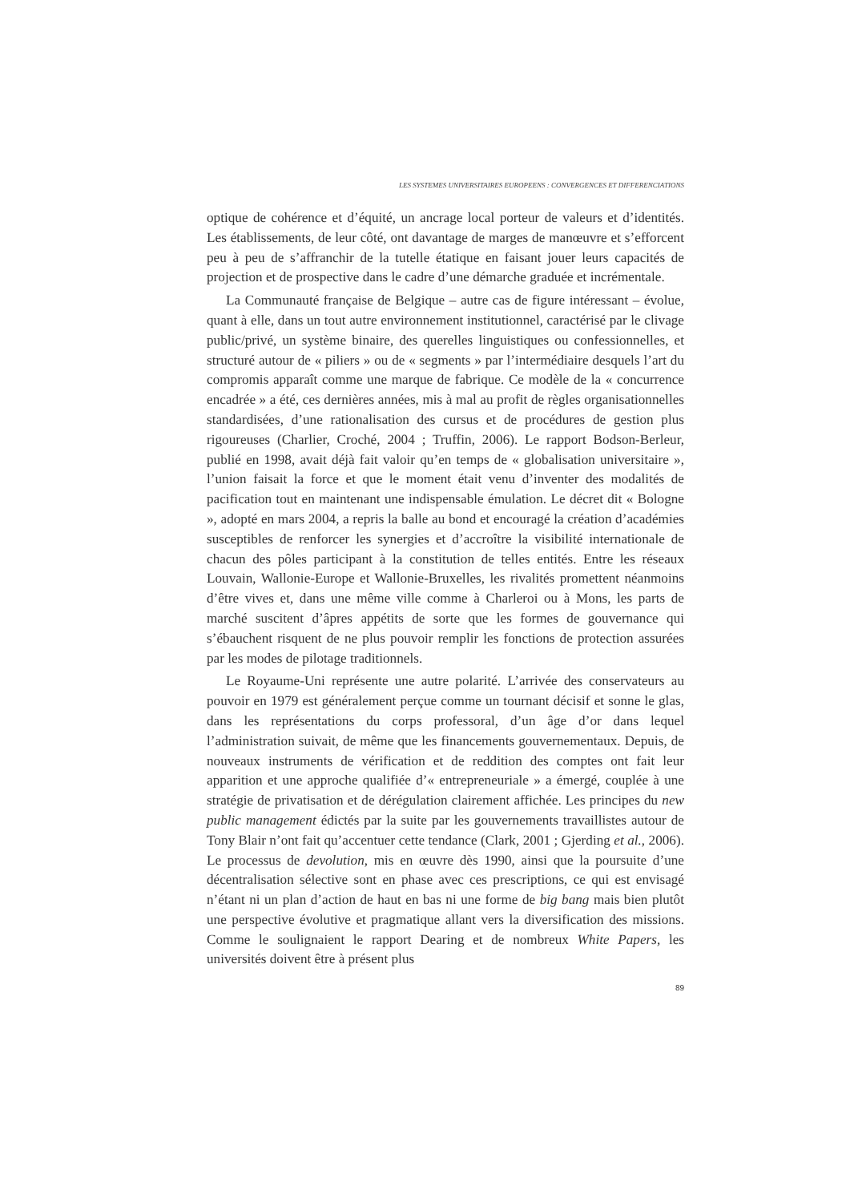LES SYSTEMES UNIVERSITAIRES EUROPEENS : CONVERGENCES ET DIFFERENCIATIONS
optique de cohérence et d’équité, un ancrage local porteur de valeurs et d’identités. Les établissements, de leur côté, ont davantage de marges de manœuvre et s’efforcent peu à peu de s’affranchir de la tutelle étatique en faisant jouer leurs capacités de projection et de prospective dans le cadre d’une démarche graduée et incrémentale.
La Communauté française de Belgique – autre cas de figure intéressant – évolue, quant à elle, dans un tout autre environnement institutionnel, caractérisé par le clivage public/privé, un système binaire, des querelles linguistiques ou confessionnelles, et structuré autour de « piliers » ou de « segments » par l’intermédiaire desquels l’art du compromis apparaît comme une marque de fabrique. Ce modèle de la « concurrence encadrée » a été, ces dernières années, mis à mal au profit de règles organisationnelles standardisées, d’une rationalisation des cursus et de procédures de gestion plus rigoureuses (Charlier, Croché, 2004 ; Truffin, 2006). Le rapport Bodson-Berleur, publié en 1998, avait déjà fait valoir qu’en temps de « globalisation universitaire », l’union faisait la force et que le moment était venu d’inventer des modalités de pacification tout en maintenant une indispensable émulation. Le décret dit « Bologne », adopté en mars 2004, a repris la balle au bond et encouragé la création d’académies susceptibles de renforcer les synergies et d’accroître la visibilité internationale de chacun des pôles participant à la constitution de telles entités. Entre les réseaux Louvain, Wallonie-Europe et Wallonie-Bruxelles, les rivalités promettent néanmoins d’être vives et, dans une même ville comme à Charleroi ou à Mons, les parts de marché suscitent d’âpres appétits de sorte que les formes de gouvernance qui s’ébauchent risquent de ne plus pouvoir remplir les fonctions de protection assurées par les modes de pilotage traditionnels.
Le Royaume-Uni représente une autre polarité. L’arrivée des conservateurs au pouvoir en 1979 est généralement perçue comme un tournant décisif et sonne le glas, dans les représentations du corps professoral, d’un âge d’or dans lequel l’administration suivait, de même que les financements gouvernementaux. Depuis, de nouveaux instruments de vérification et de reddition des comptes ont fait leur apparition et une approche qualifiée d’« entrepreneuriale » a émergé, couplée à une stratégie de privatisation et de dérégulation clairement affichée. Les principes du new public management édictés par la suite par les gouvernements travaillistes autour de Tony Blair n’ont fait qu’accentuer cette tendance (Clark, 2001 ; Gjerding et al., 2006). Le processus de devolution, mis en œuvre dès 1990, ainsi que la poursuite d’une décentralisation sélective sont en phase avec ces prescriptions, ce qui est envisagé n’étant ni un plan d’action de haut en bas ni une forme de big bang mais bien plutôt une perspective évolutive et pragmatique allant vers la diversification des missions. Comme le soulignaient le rapport Dearing et de nombreux White Papers, les universités doivent être à présent plus
89